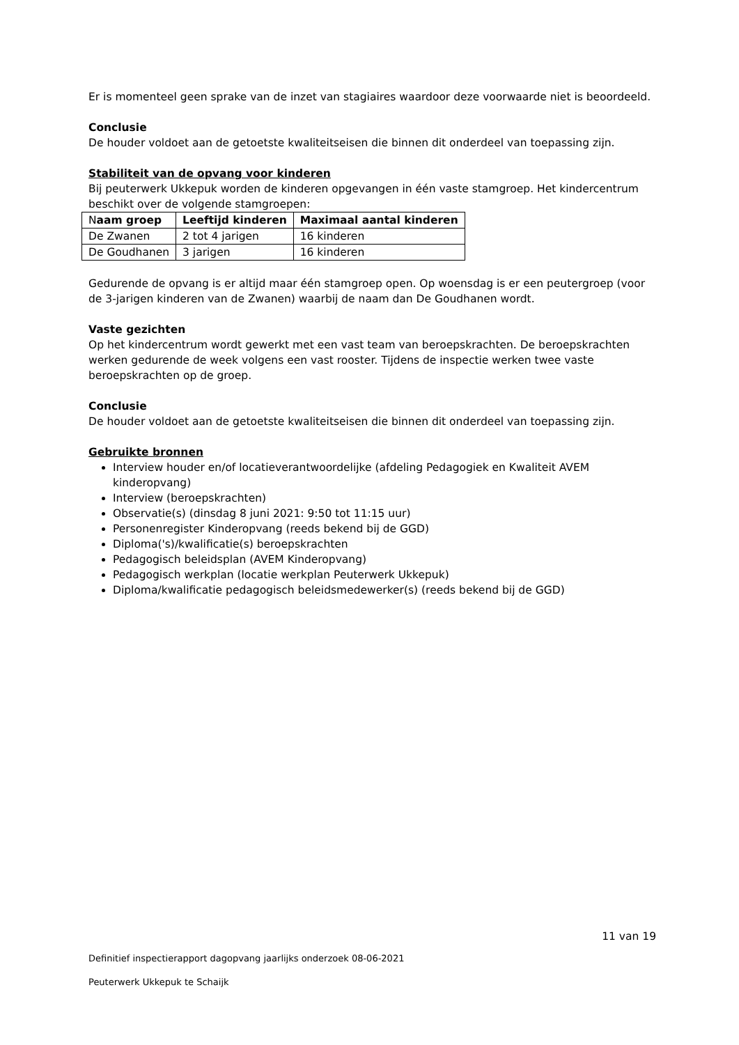Er is momenteel geen sprake van de inzet van stagiaires waardoor deze voorwaarde niet is beoordeeld.
Conclusie
De houder voldoet aan de getoetste kwaliteitseisen die binnen dit onderdeel van toepassing zijn.
Stabiliteit van de opvang voor kinderen
Bij peuterwerk Ukkepuk worden de kinderen opgevangen in één vaste stamgroep. Het kindercentrum beschikt over de volgende stamgroepen:
| N aam groep | Leeftijd kinderen | Maximaal aantal kinderen |
| --- | --- | --- |
| De Zwanen | 2 tot 4 jarigen | 16 kinderen |
| De Goudhanen | 3 jarigen | 16 kinderen |
Gedurende de opvang is er altijd maar één stamgroep open. Op woensdag is er een peutergroep (voor de 3-jarigen kinderen van de Zwanen) waarbij de naam dan De Goudhanen wordt.
Vaste gezichten
Op het kindercentrum wordt gewerkt met een vast team van beroepskrachten. De beroepskrachten werken gedurende de week volgens een vast rooster. Tijdens de inspectie werken twee vaste beroepskrachten op de groep.
Conclusie
De houder voldoet aan de getoetste kwaliteitseisen die binnen dit onderdeel van toepassing zijn.
Gebruikte bronnen
Interview houder en/of locatieverantwoordelijke (afdeling Pedagogiek en Kwaliteit AVEM kinderopvang)
Interview (beroepskrachten)
Observatie(s) (dinsdag 8 juni 2021: 9:50 tot 11:15 uur)
Personenregister Kinderopvang (reeds bekend bij de GGD)
Diploma('s)/kwalificatie(s) beroepskrachten
Pedagogisch beleidsplan (AVEM Kinderopvang)
Pedagogisch werkplan (locatie werkplan Peuterwerk Ukkepuk)
Diploma/kwalificatie pedagogisch beleidsmedewerker(s) (reeds bekend bij de GGD)
11 van 19
Definitief inspectierapport dagopvang jaarlijks onderzoek 08-06-2021
Peuterwerk Ukkepuk te Schaijk